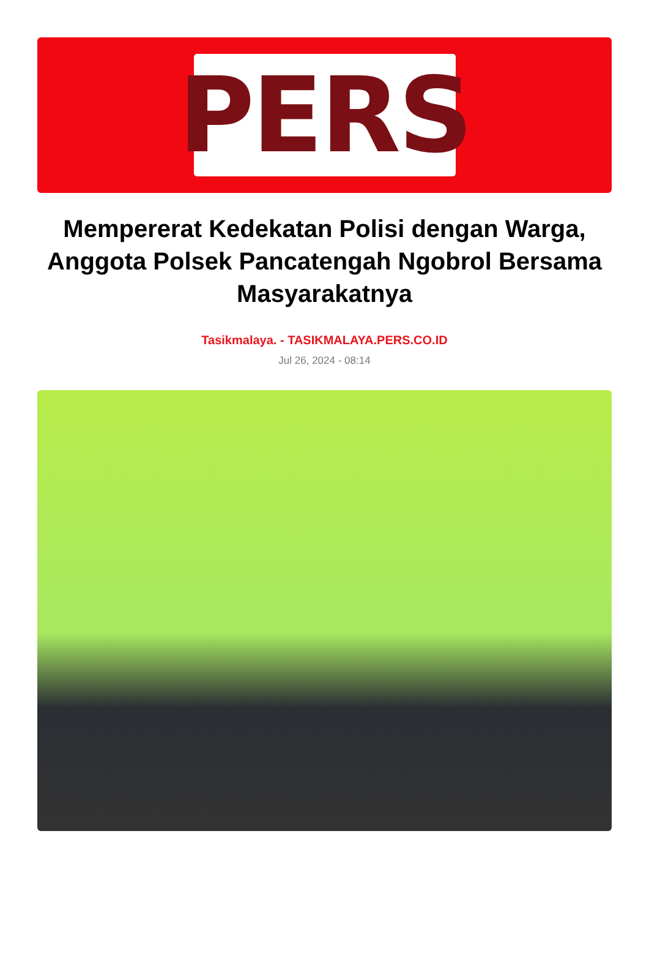PERS
Mempererat Kedekatan Polisi dengan Warga, Anggota Polsek Pancatengah Ngobrol Bersama Masyarakatnya
Tasikmalaya. - TASIKMALAYA.PERS.CO.ID
Jul 26, 2024 - 08:14